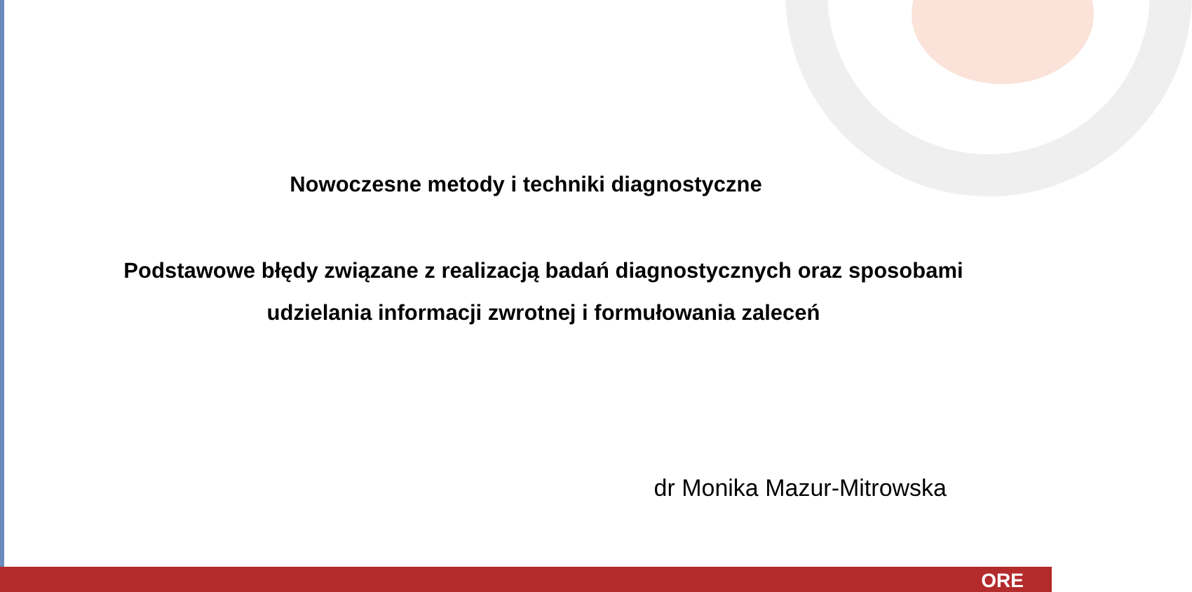Nowoczesne metody i techniki diagnostyczne
Podstawowe błędy związane z realizacją badań diagnostycznych oraz sposobami
udzielania informacji zwrotnej i formułowania zaleceń
dr Monika Mazur-Mitrowska
ORE